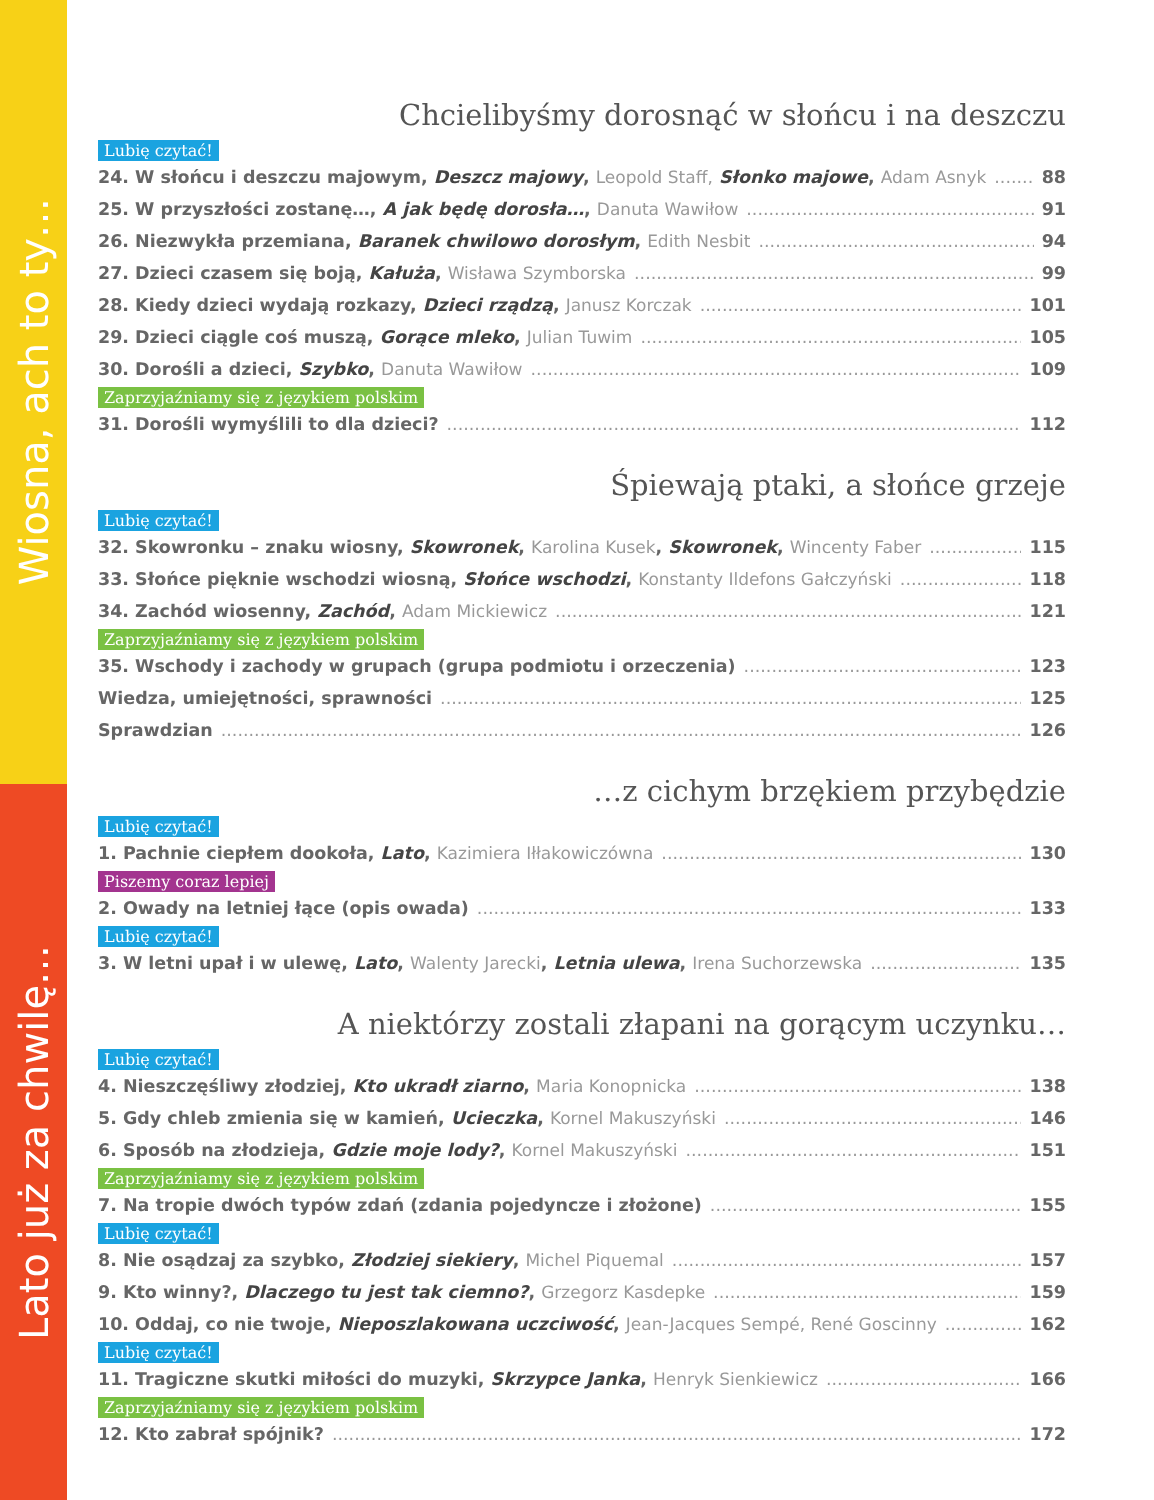Wiosna, ach to ty…
Lato już za chwilę…
Chcielibyśmy dorosnąć w słońcu i na deszczu
Lubię czytać!
24. W słońcu i deszczu majowym, Deszcz majowy, Leopold Staff, Słonko majowe, Adam Asnyk 88
25. W przyszłości zostanę…, A jak będę dorosła…, Danuta Wawiłow 91
26. Niezwykła przemiana, Baranek chwilowo dorosłym, Edith Nesbit 94
27. Dzieci czasem się boją, Kałuża, Wisława Szymborska 99
28. Kiedy dzieci wydają rozkazy, Dzieci rządzą, Janusz Korczak 101
29. Dzieci ciągle coś muszą, Gorące mleko, Julian Tuwim 105
30. Dorośli a dzieci, Szybko, Danuta Wawiłow 109
Zaprzyjaźniamy się z językiem polskim
31. Dorośli wymyślili to dla dzieci? 112
Śpiewają ptaki, a słońce grzeje
Lubię czytać!
32. Skowronku – znaku wiosny, Skowronek, Karolina Kusek, Skowronek, Wincenty Faber 115
33. Słońce pięknie wschodzi wiosną, Słońce wschodzi, Konstanty Ildefons Gałczyński 118
34. Zachód wiosenny, Zachód, Adam Mickiewicz 121
Zaprzyjaźniamy się z językiem polskim
35. Wschody i zachody w grupach (grupa podmiotu i orzeczenia) 123
Wiedza, umiejętności, sprawności 125
Sprawdzian 126
…z cichym brzękiem przybędzie
Lubię czytać!
1. Pachnie ciepłem dookoła, Lato, Kazimiera Iłłakowiczówna 130
Piszemy coraz lepiej
2. Owady na letniej łące (opis owada) 133
Lubię czytać!
3. W letni upał i w ulewę, Lato, Walenty Jarecki, Letnia ulewa, Irena Suchorzewska 135
A niektórzy zostali złapani na gorącym uczynku…
Lubię czytać!
4. Nieszczęśliwy złodziej, Kto ukradł ziarno, Maria Konopnicka 138
5. Gdy chleb zmienia się w kamień, Ucieczka, Kornel Makuszyński 146
6. Sposób na złodzieja, Gdzie moje lody?, Kornel Makuszyński 151
Zaprzyjaźniamy się z językiem polskim
7. Na tropie dwóch typów zdań (zdania pojedyncze i złożone) 155
Lubię czytać!
8. Nie osądzaj za szybko, Złodziej siekiery, Michel Piquemal 157
9. Kto winny?, Dlaczego tu jest tak ciemno?, Grzegorz Kasdepke 159
10. Oddaj, co nie twoje, Nieposzlakowana uczciwość, Jean-Jacques Sempé, René Goscinny 162
Lubię czytać!
11. Tragiczne skutki miłości do muzyki, Skrzypce Janka, Henryk Sienkiewicz 166
Zaprzyjaźniamy się z językiem polskim
12. Kto zabrał spójnik? 172